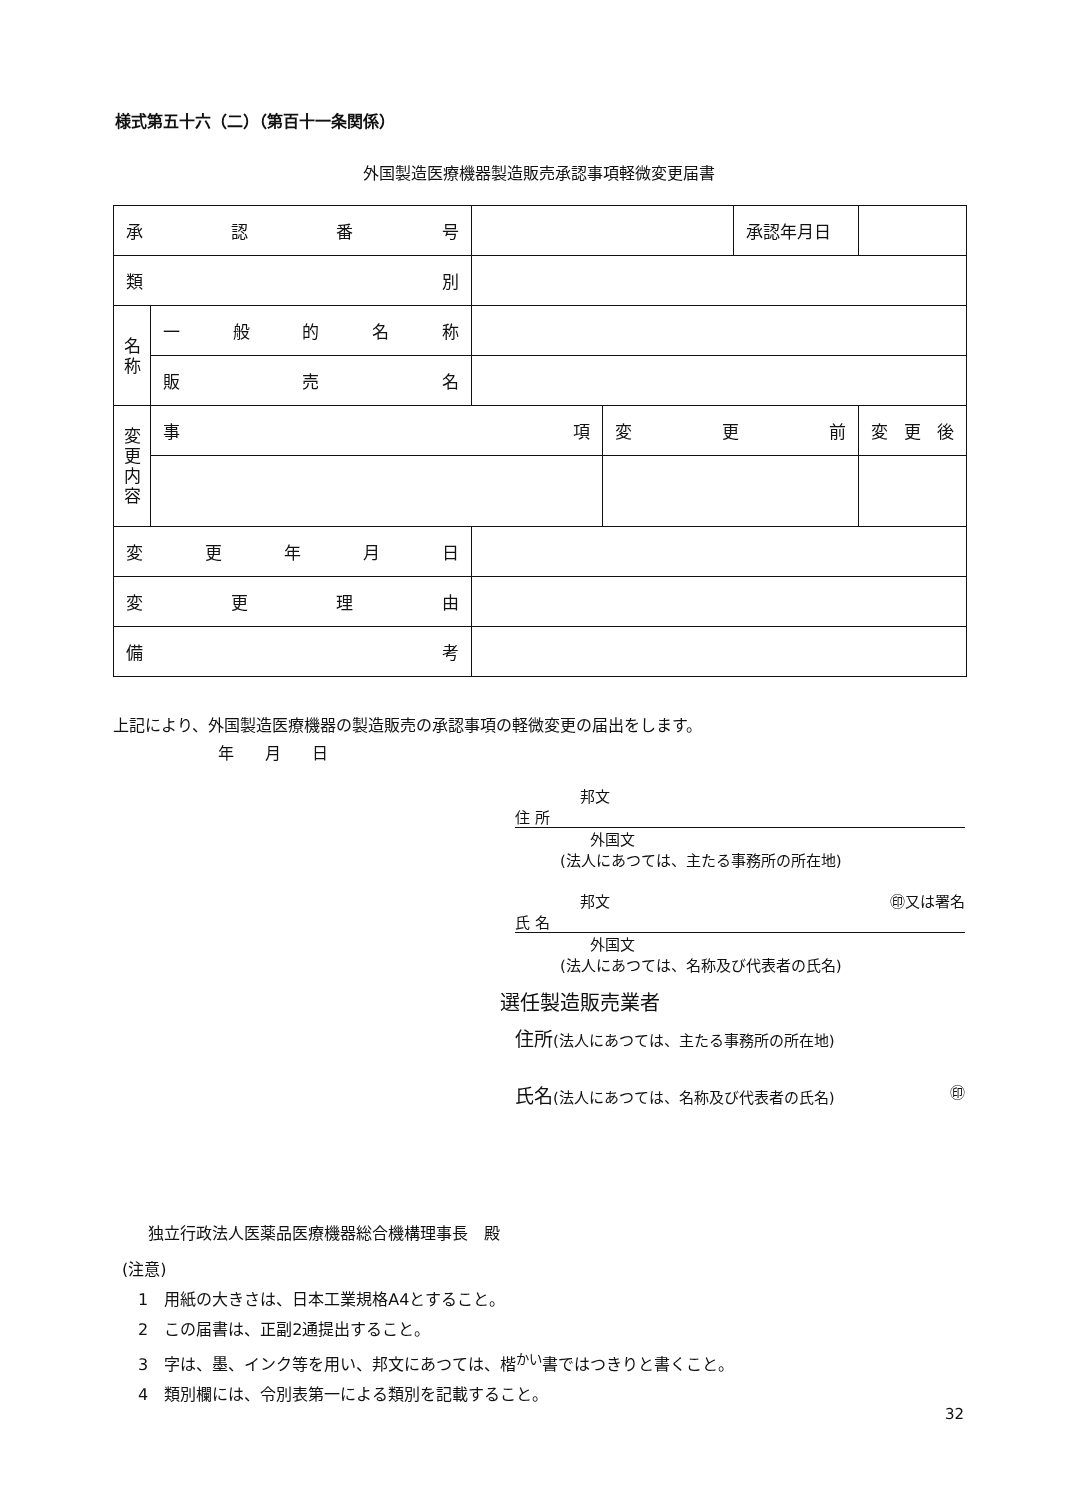様式第五十六（二）（第百十一条関係）
外国製造医療機器製造販売承認事項軽微変更届書
| 承 認 番 号 | | | | 承認年月日 | |
| 類 別 | | | | | |
| 名 称 | 一 般 的 名 称 | | | | |
| | 販 売 名 | | | | |
| 変 更 内 容 | 事 項 | | 変 更 前 | | 変 更 後 |
| 変 更 年 月 日 | | | | | |
| 変 更 理 由 | | | | | |
| 備 考 | | | | | |
上記により、外国製造医療機器の製造販売の承認事項の軽微変更の届出をします。
年 月 日
邦文
住 所
外国文
(法人にあつては、主たる事務所の所在地)
邦文 ㊞又は署名
氏 名
外国文
(法人にあつては、名称及び代表者の氏名)
選任製造販売業者
住所(法人にあつては、主たる事務所の所在地)
氏名(法人にあつては、名称及び代表者の氏名) ㊞
独立行政法人医薬品医療機器総合機構理事長　殿
(注意)
　1　用紙の大きさは、日本工業規格A4とすること。
　2　この届書は、正副2通提出すること。
　3　字は、墨、インク等を用い、邦文にあつては、楷<sup>かい</sup>書ではつきりと書くこと。
　4　類別欄には、令別表第一による類別を記載すること。
32